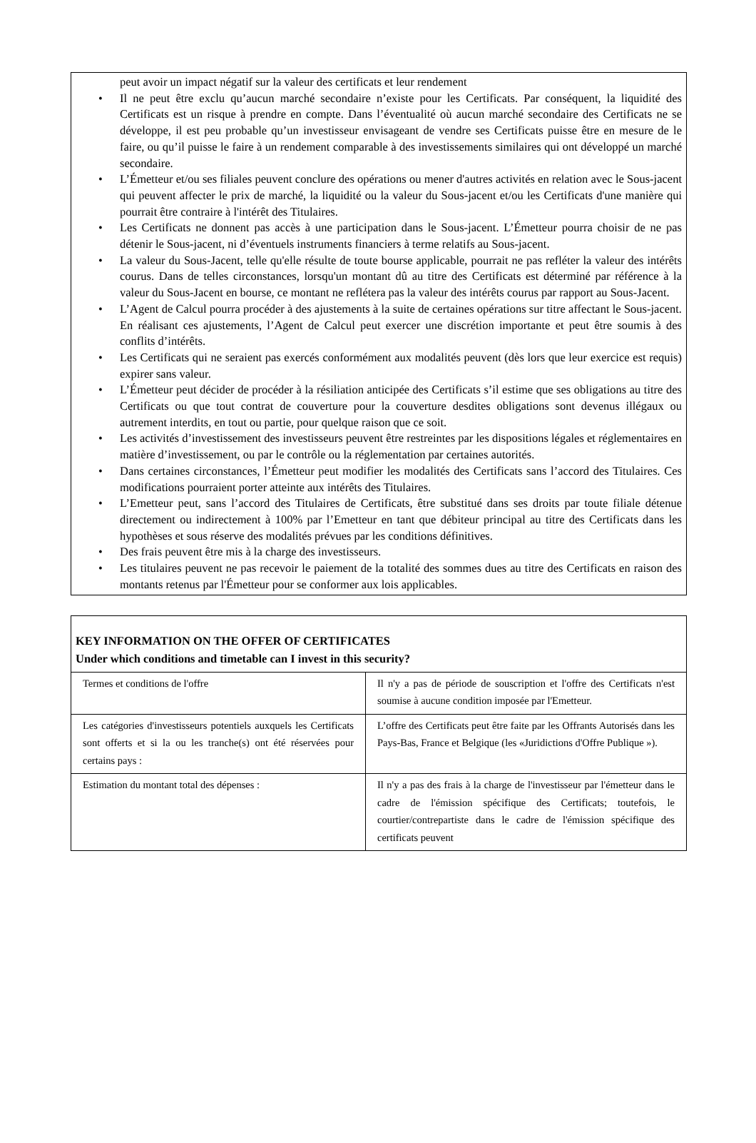peut avoir un impact négatif sur la valeur des certificats et leur rendement
• Il ne peut être exclu qu’aucun marché secondaire n’existe pour les Certificats. Par conséquent, la liquidité des Certificats est un risque à prendre en compte. Dans l’éventualité où aucun marché secondaire des Certificats ne se développe, il est peu probable qu’un investisseur envisageant de vendre ses Certificats puisse être en mesure de le faire, ou qu’il puisse le faire à un rendement comparable à des investissements similaires qui ont développé un marché secondaire.
• L’Émetteur et/ou ses filiales peuvent conclure des opérations ou mener d'autres activités en relation avec le Sous-jacent qui peuvent affecter le prix de marché, la liquidité ou la valeur du Sous-jacent et/ou les Certificats d'une manière qui pourrait être contraire à l'intérêt des Titulaires.
• Les Certificats ne donnent pas accès à une participation dans le Sous-jacent. L’Émetteur pourra choisir de ne pas détenir le Sous-jacent, ni d’éventuels instruments financiers à terme relatifs au Sous-jacent.
• La valeur du Sous-Jacent, telle qu'elle résulte de toute bourse applicable, pourrait ne pas refléter la valeur des intérêts courus. Dans de telles circonstances, lorsqu'un montant dû au titre des Certificats est déterminé par référence à la valeur du Sous-Jacent en bourse, ce montant ne reflétera pas la valeur des intérêts courus par rapport au Sous-Jacent.
• L’Agent de Calcul pourra procéder à des ajustements à la suite de certaines opérations sur titre affectant le Sous-jacent. En réalisant ces ajustements, l’Agent de Calcul peut exercer une discrétion importante et peut être soumis à des conflits d’intérêts.
• Les Certificats qui ne seraient pas exercés conformément aux modalités peuvent (dès lors que leur exercice est requis) expirer sans valeur.
• L’Émetteur peut décider de procéder à la résiliation anticipée des Certificats s’il estime que ses obligations au titre des Certificats ou que tout contrat de couverture pour la couverture desdites obligations sont devenus illégaux ou autrement interdits, en tout ou partie, pour quelque raison que ce soit.
• Les activités d’investissement des investisseurs peuvent être restreintes par les dispositions légales et réglementaires en matière d’investissement, ou par le contrôle ou la réglementation par certaines autorités.
• Dans certaines circonstances, l’Émetteur peut modifier les modalités des Certificats sans l’accord des Titulaires. Ces modifications pourraient porter atteinte aux intérêts des Titulaires.
• L’Emetteur peut, sans l’accord des Titulaires de Certificats, être substitué dans ses droits par toute filiale détenue directement ou indirectement à 100% par l’Emetteur en tant que débiteur principal au titre des Certificats dans les hypothèses et sous réserve des modalités prévues par les conditions définitives.
• Des frais peuvent être mis à la charge des investisseurs.
• Les titulaires peuvent ne pas recevoir le paiement de la totalité des sommes dues au titre des Certificats en raison des montants retenus par l'Émetteur pour se conformer aux lois applicables.
KEY INFORMATION ON THE OFFER OF CERTIFICATES
Under which conditions and timetable can I invest in this security?
| Termes et conditions de l'offre | Il n'y a pas de période de souscription et l'offre des Certificats n'est soumise à aucune condition imposée par l'Emetteur. |
| Les catégories d'investisseurs potentiels auxquels les Certificats sont offerts et si la ou les tranche(s) ont été réservées pour certains pays : | L’offre des Certificats peut être faite par les Offrants Autorisés dans les Pays-Bas, France et Belgique (les «Juridictions d'Offre Publique »). |
| Estimation du montant total des dépenses : | Il n'y a pas des frais à la charge de l'investisseur par l'émetteur dans le cadre de l'émission spécifique des Certificats; toutefois, le courtier/contrepartiste dans le cadre de l'émission spécifique des certificats peuvent |